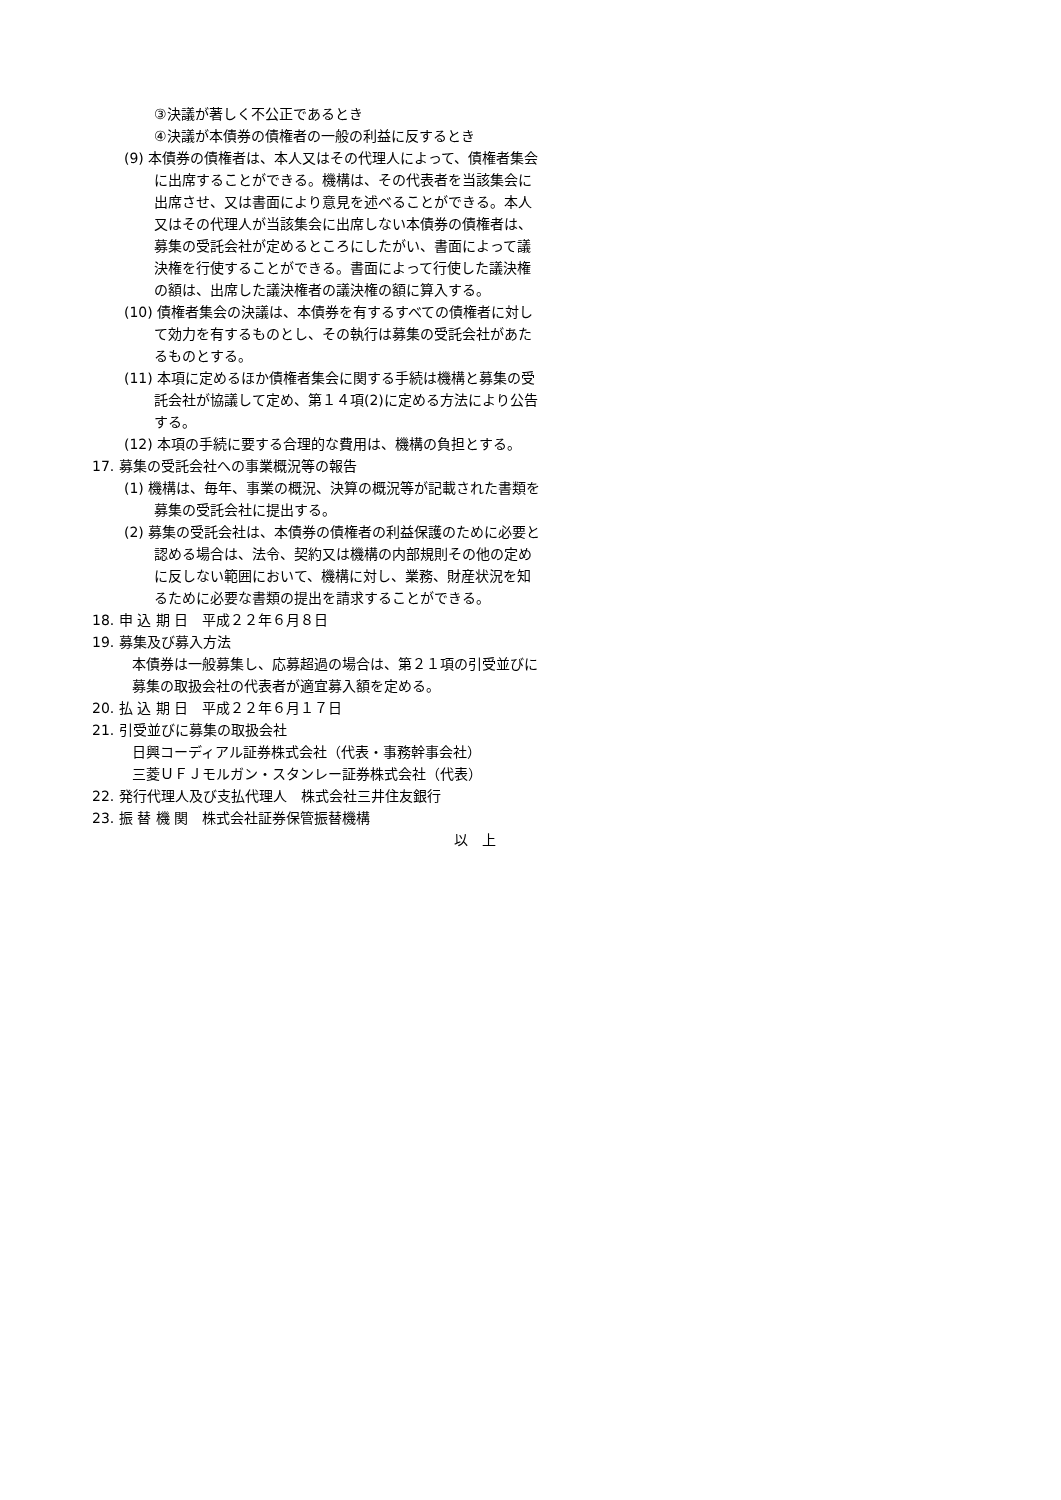③決議が著しく不公正であるとき
④決議が本債券の債権者の一般の利益に反するとき
(9) 本債券の債権者は、本人又はその代理人によって、債権者集会に出席することができる。機構は、その代表者を当該集会に出席させ、又は書面により意見を述べることができる。本人又はその代理人が当該集会に出席しない本債券の債権者は、募集の受託会社が定めるところにしたがい、書面によって議決権を行使することができる。書面によって行使した議決権の額は、出席した議決権者の議決権の額に算入する。
(10) 債権者集会の決議は、本債券を有するすべての債権者に対して効力を有するものとし、その執行は募集の受託会社があたるものとする。
(11) 本項に定めるほか債権者集会に関する手続は機構と募集の受託会社が協議して定め、第１４項(2)に定める方法により公告する。
(12) 本項の手続に要する合理的な費用は、機構の負担とする。
17. 募集の受託会社への事業概況等の報告
(1) 機構は、毎年、事業の概況、決算の概況等が記載された書類を募集の受託会社に提出する。
(2) 募集の受託会社は、本債券の債権者の利益保護のために必要と認める場合は、法令、契約又は機構の内部規則その他の定めに反しない範囲において、機構に対し、業務、財産状況を知るために必要な書類の提出を請求することができる。
18. 申 込 期 日　平成２２年６月８日
19. 募集及び募入方法
本債券は一般募集し、応募超過の場合は、第２１項の引受並びに募集の取扱会社の代表者が適宜募入額を定める。
20. 払 込 期 日　平成２２年６月１７日
21. 引受並びに募集の取扱会社
日興コーディアル証券株式会社（代表・事務幹事会社）
三菱ＵＦＪモルガン・スタンレー証券株式会社（代表）
22. 発行代理人及び支払代理人　株式会社三井住友銀行
23. 振 替 機 関　株式会社証券保管振替機構
以　上